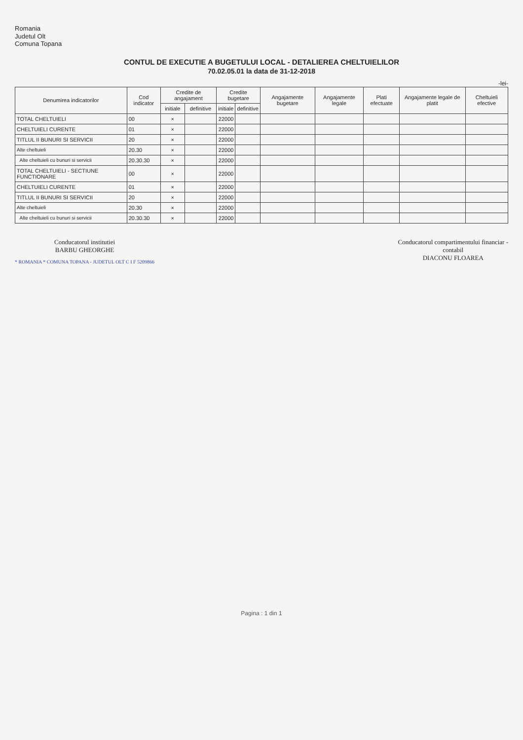Romania
Judetul Olt
Comuna Topana
CONTUL DE EXECUTIE A BUGETULUI LOCAL - DETALIEREA CHELTUIELILOR
70.02.05.01 la data de 31-12-2018
-lei-
| Denumirea indicatorilor | Cod indicator | Credite de angajament | | Credite bugetare | | Angajamente bugetare | Angajamente legale | Plati efectuate | Angajamente legale de platit | Cheltuieli efective |
| --- | --- | --- | --- | --- | --- | --- | --- | --- | --- | --- |
| | | initiale | definitive | initiale | definitive | | | | | |
| TOTAL CHELTUIELI | 00 | × | | 22000 | | | | | | |
| CHELTUIELI CURENTE | 01 | × | | 22000 | | | | | | |
| TITLUL II BUNURI SI SERVICII | 20 | × | | 22000 | | | | | | |
| Alte cheltuieli | 20.30 | × | | 22000 | | | | | | |
| Alte cheltuieli cu bunuri si servicii | 20.30.30 | × | | 22000 | | | | | | |
| TOTAL CHELTUIELI - SECTIUNE FUNCTIONARE | 00 | × | | 22000 | | | | | | |
| CHELTUIELI CURENTE | 01 | × | | 22000 | | | | | | |
| TITLUL II BUNURI SI SERVICII | 20 | × | | 22000 | | | | | | |
| Alte cheltuieli | 20.30 | × | | 22000 | | | | | | |
| Alte cheltuieli cu bunuri si servicii | 20.30.30 | × | | 22000 | | | | | | |
Conducatorul institutiei
BARBU GHEORGHE
* ROMANIA * COMUNA TOPANA - JUDETUL OLT C I F 5209866
Conducatorul compartimentului financiar -
contabil
DIACONU FLOAREA
Pagina : 1 din 1